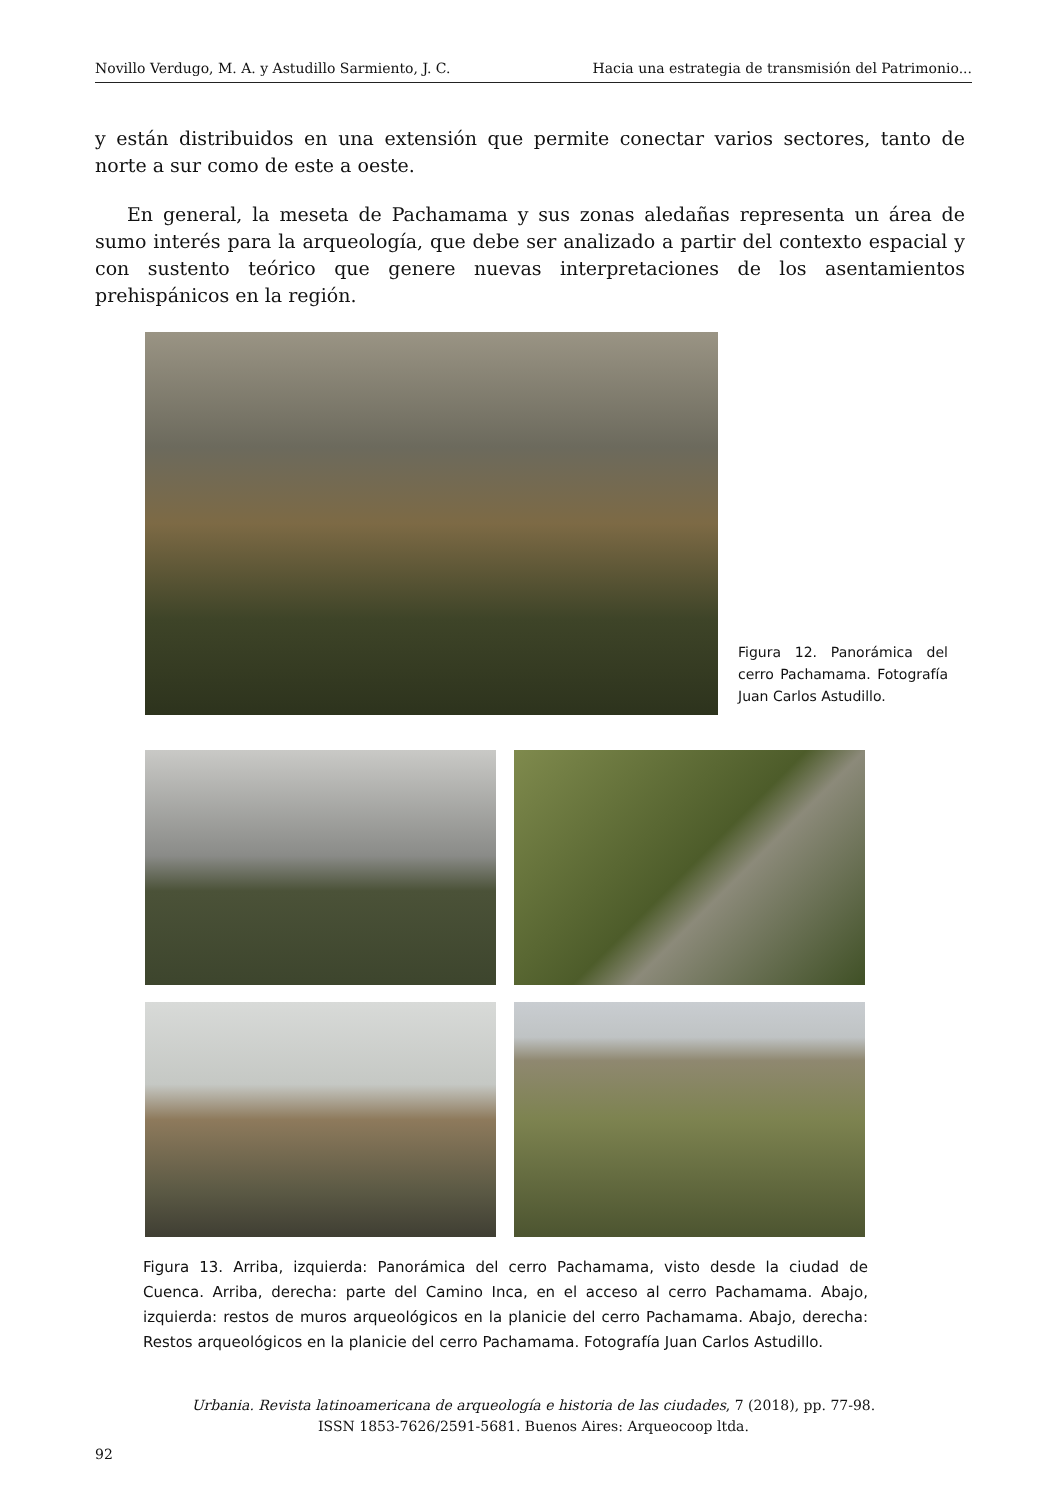Novillo Verdugo, M. A. y Astudillo Sarmiento, J. C. Hacia una estrategia de transmisión del Patrimonio...
y están distribuidos en una extensión que permite conectar varios sectores, tanto de norte a sur como de este a oeste.
En general, la meseta de Pachamama y sus zonas aledañas representa un área de sumo interés para la arqueología, que debe ser analizado a partir del contexto espacial y con sustento teórico que genere nuevas interpretaciones de los asentamientos prehispánicos en la región.
Figura 12. Panorámica del cerro Pachamama. Fotografía Juan Carlos Astudillo.
Figura 13. Arriba, izquierda: Panorámica del cerro Pachamama, visto desde la ciudad de Cuenca. Arriba, derecha: parte del Camino Inca, en el acceso al cerro Pachamama. Abajo, izquierda: restos de muros arqueológicos en la planicie del cerro Pachamama. Abajo, derecha: Restos arqueológicos en la planicie del cerro Pachamama. Fotografía Juan Carlos Astudillo.
Urbania. Revista latinoamericana de arqueología e historia de las ciudades, 7 (2018), pp. 77-98.
ISSN 1853-7626/2591-5681. Buenos Aires: Arqueocoop ltda.
92